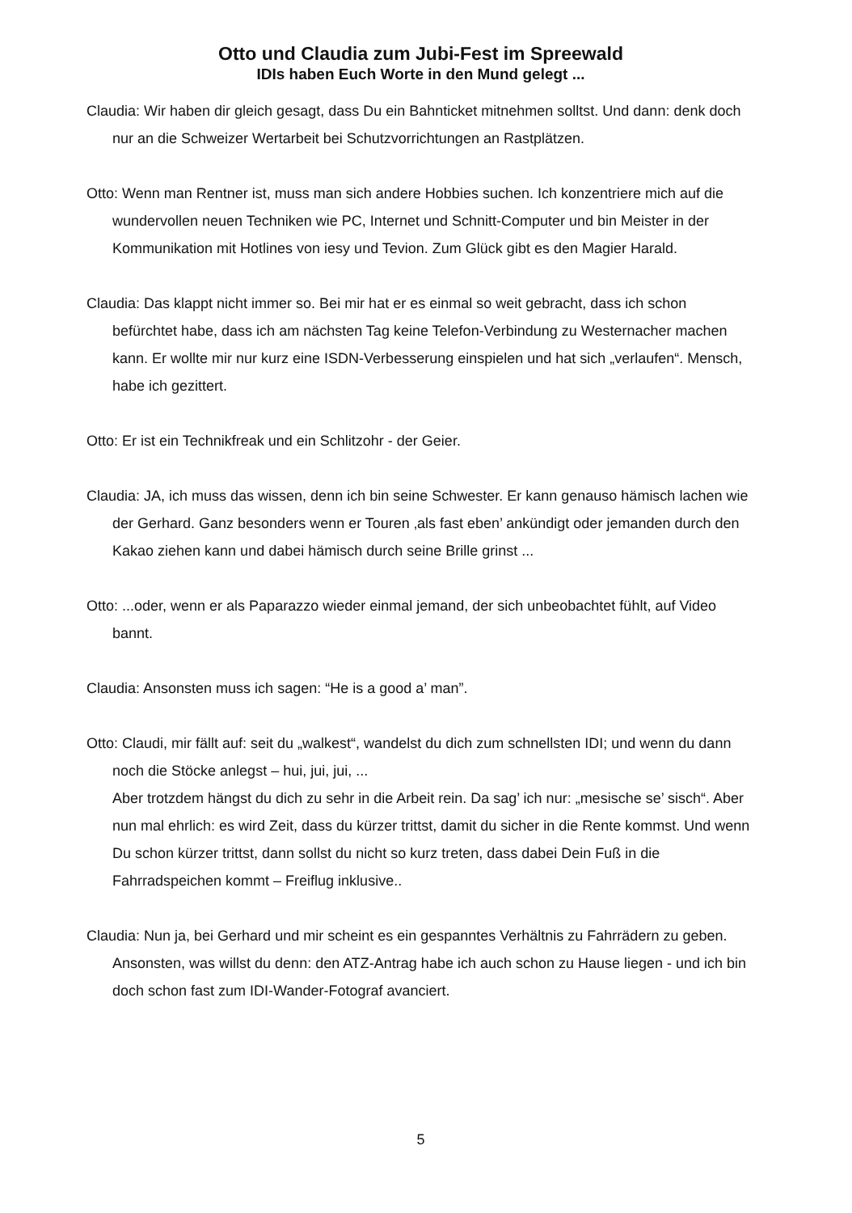Otto und Claudia zum Jubi-Fest im Spreewald
IDIs haben Euch Worte in den Mund gelegt ...
Claudia: Wir haben dir gleich gesagt, dass Du ein Bahnticket mitnehmen solltst. Und dann: denk doch nur an die Schweizer Wertarbeit bei Schutzvorrichtungen an Rastplätzen.
Otto: Wenn man Rentner ist, muss man sich andere Hobbies suchen. Ich konzentriere mich auf die wundervollen neuen Techniken wie PC, Internet und Schnitt-Computer und bin Meister in der Kommunikation mit Hotlines von iesy und Tevion. Zum Glück gibt es den Magier Harald.
Claudia: Das klappt nicht immer so. Bei mir hat er es einmal so weit gebracht, dass ich schon befürchtet habe, dass ich am nächsten Tag keine Telefon-Verbindung zu Westernacher machen kann. Er wollte mir nur kurz eine ISDN-Verbesserung einspielen und hat sich „verlaufen“. Mensch, habe ich gezittert.
Otto: Er ist ein Technikfreak und ein Schlitzohr - der Geier.
Claudia: JA, ich muss das wissen, denn ich bin seine Schwester. Er kann genauso hämisch lachen wie der Gerhard. Ganz besonders wenn er Touren ‚als fast eben’ ankündigt oder jemanden durch den Kakao ziehen kann und dabei hämisch durch seine Brille grinst ...
Otto: ...oder, wenn er als Paparazzo wieder einmal jemand, der sich unbeobachtet fühlt, auf Video bannt.
Claudia: Ansonsten muss ich sagen: “He is a good a’ man”.
Otto: Claudi, mir fällt auf: seit du „walkest“, wandelst du dich zum schnellsten IDI; und wenn du dann noch die Stöcke anlegst – hui, jui, jui, ...
Aber trotzdem hängst du dich zu sehr in die Arbeit rein. Da sag’ ich nur: „mesische se’ sisch“. Aber nun mal ehrlich: es wird Zeit, dass du kürzer trittst, damit du sicher in die Rente kommst. Und wenn Du schon kürzer trittst, dann sollst du nicht so kurz treten, dass dabei Dein Fuß in die Fahrradspeichen kommt – Freiflug inklusive..
Claudia: Nun ja, bei Gerhard und mir scheint es ein gespanntes Verhältnis zu Fahrrädern zu geben. Ansonsten, was willst du denn: den ATZ-Antrag habe ich auch schon zu Hause liegen - und ich bin doch schon fast zum IDI-Wander-Fotograf avanciert.
5